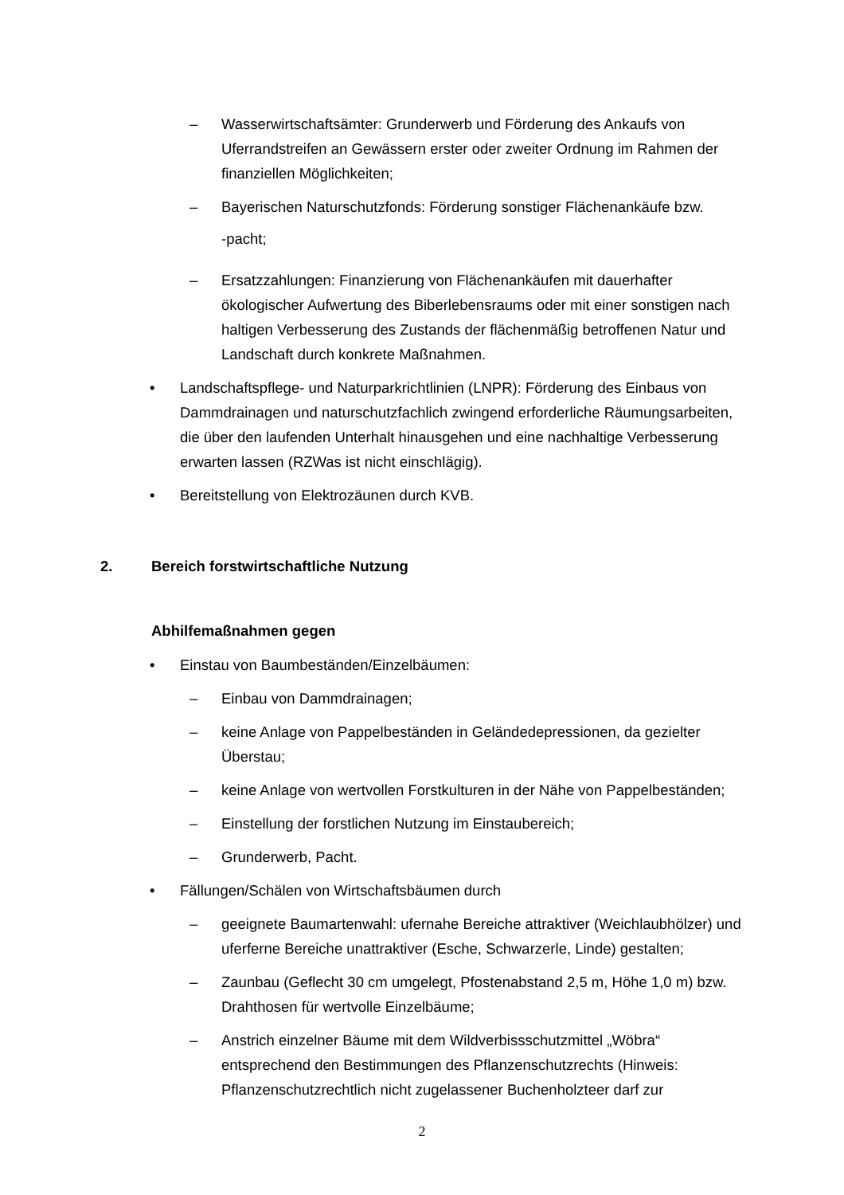– Wasserwirtschaftsämter: Grunderwerb und Förderung des Ankaufs von Uferrandstreifen an Gewässern erster oder zweiter Ordnung im Rahmen der finanziellen Möglichkeiten;
– Bayerischen Naturschutzfonds: Förderung sonstiger Flächenankäufe bzw.
-pacht;
– Ersatzzahlungen: Finanzierung von Flächenankäufen mit dauerhafter ökologischer Aufwertung des Biberlebensraums oder mit einer sonstigen nach haltigen Verbesserung des Zustands der flächenmäßig betroffenen Natur und Landschaft durch konkrete Maßnahmen.
• Landschaftspflege- und Naturparkrichtlinien (LNPR): Förderung des Einbaus von Dammdrainagen und naturschutzfachlich zwingend erforderliche Räumungsarbeiten, die über den laufenden Unterhalt hinausgehen und eine nachhaltige Verbesserung erwarten lassen (RZWas ist nicht einschlägig).
• Bereitstellung von Elektrozäunen durch KVB.
2. Bereich forstwirtschaftliche Nutzung
Abhilfemaßnahmen gegen
• Einstau von Baumbeständen/Einzelbäumen:
– Einbau von Dammdrainagen;
– keine Anlage von Pappelbeständen in Geländedepressionen, da gezielter Überstau;
– keine Anlage von wertvollen Forstkulturen in der Nähe von Pappelbeständen;
– Einstellung der forstlichen Nutzung im Einstaubereich;
– Grunderwerb, Pacht.
• Fällungen/Schälen von Wirtschaftsbäumen durch
– geeignete Baumartenwahl: ufernahe Bereiche attraktiver (Weichlaubhölzer) und uferferne Bereiche unattraktiver (Esche, Schwarzerle, Linde) gestalten;
– Zaunbau (Geflecht 30 cm umgelegt, Pfostenabstand 2,5 m, Höhe 1,0 m) bzw. Drahthosen für wertvolle Einzelbäume;
– Anstrich einzelner Bäume mit dem Wildverbissschutzmittel „Wöbra“ entsprechend den Bestimmungen des Pflanzenschutzrechts (Hinweis: Pflanzenschutzrechtlich nicht zugelassener Buchenholzteer darf zur
2